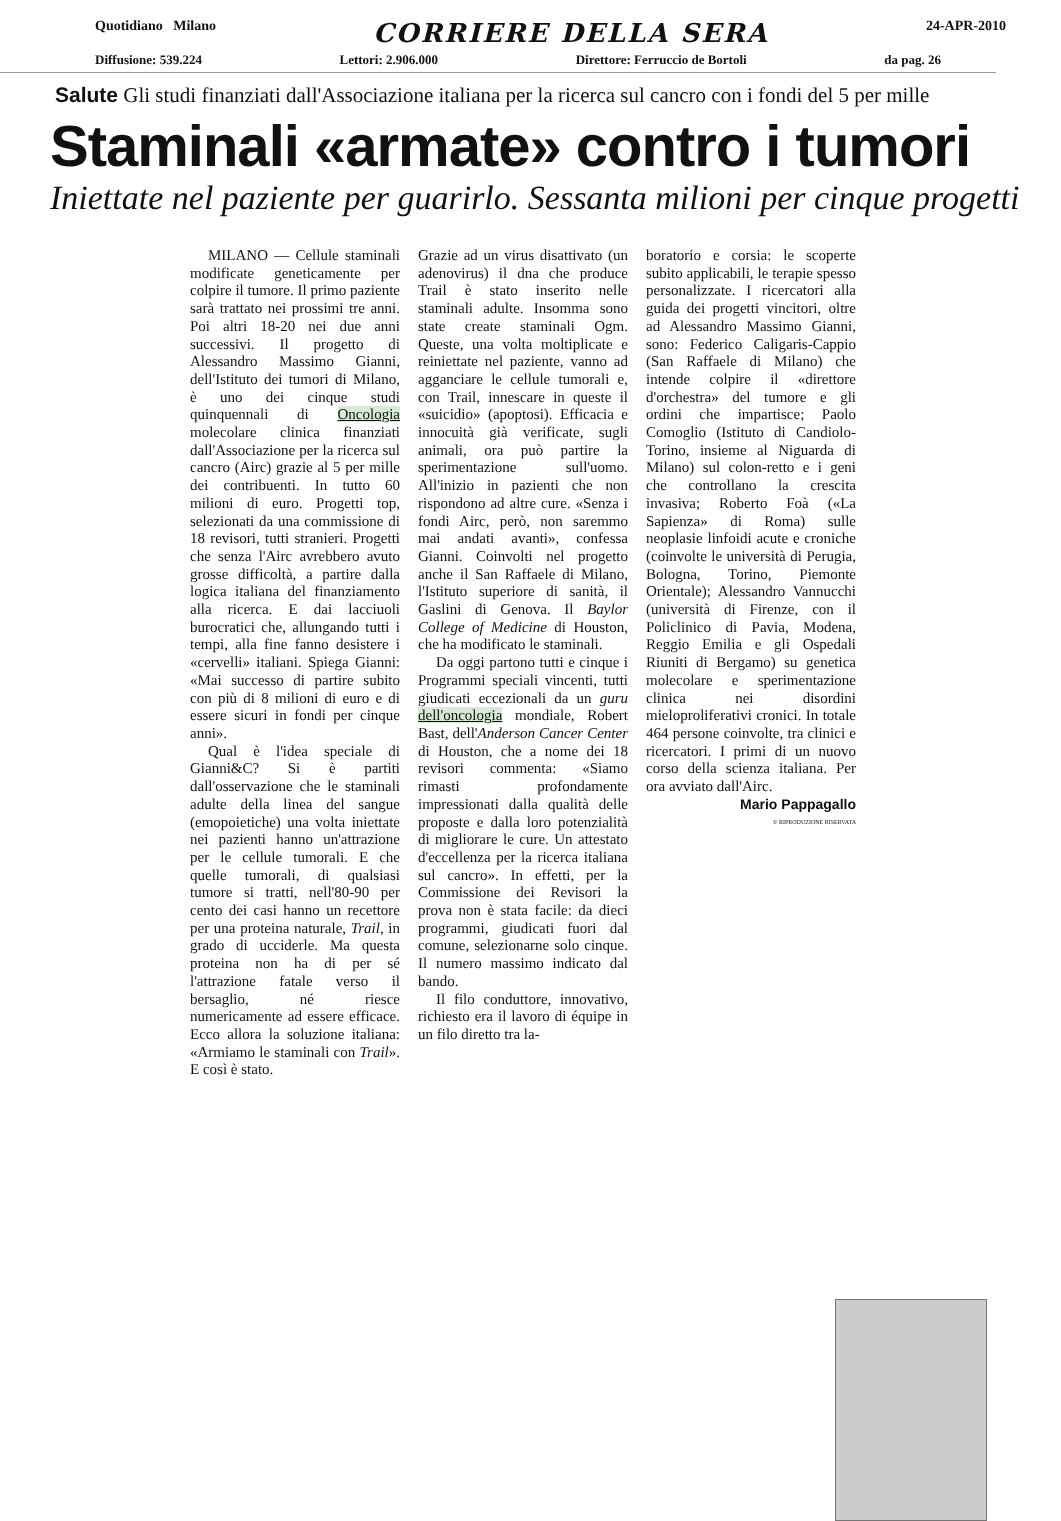Quotidiano Milano CORRIERE DELLA SERA 24-APR-2010
Diffusione: 539.224 Lettori: 2.906.000 Direttore: Ferruccio de Bortoli da pag. 26
Salute Gli studi finanziati dall'Associazione italiana per la ricerca sul cancro con i fondi del 5 per mille
Staminali «armate» contro i tumori
Iniettate nel paziente per guarirlo. Sessanta milioni per cinque progetti
MILANO — Cellule staminali modificate geneticamente per colpire il tumore. Il primo paziente sarà trattato nei prossimi tre anni. Poi altri 18-20 nei due anni successivi. Il progetto di Alessandro Massimo Gianni, dell'Istituto dei tumori di Milano, è uno dei cinque studi quinquennali di Oncologia molecolare clinica finanziati dall'Associazione per la ricerca sul cancro (Airc) grazie al 5 per mille dei contribuenti. In tutto 60 milioni di euro. Progetti top, selezionati da una commissione di 18 revisori, tutti stranieri. Progetti che senza l'Airc avrebbero avuto grosse difficoltà, a partire dalla logica italiana del finanziamento alla ricerca. E dai lacciuoli burocratici che, allungando tutti i tempi, alla fine fanno desistere i «cervelli» italiani. Spiega Gianni: «Mai successo di partire subito con più di 8 milioni di euro e di essere sicuri in fondi per cinque anni».
Qual è l'idea speciale di Gianni&C? Si è partiti dall'osservazione che le staminali adulte della linea del sangue (emopoietiche) una volta iniettate nei pazienti hanno un'attrazione per le cellule tumorali. E che quelle tumorali, di qualsiasi tumore si tratti, nell'80-90 per cento dei casi hanno un recettore per una proteina naturale, Trail, in grado di ucciderle. Ma questa proteina non ha di per sé l'attrazione fatale verso il bersaglio, né riesce numericamente ad essere efficace. Ecco allora la soluzione italiana: «Armiamo le staminali con Trail». E così è stato.
Grazie ad un virus disattivato (un adenovirus) il dna che produce Trail è stato inserito nelle staminali adulte. Insomma sono state create staminali Ogm. Queste, una volta moltiplicate e reiniettate nel paziente, vanno ad agganciare le cellule tumorali e, con Trail, innescare in queste il «suicidio» (apoptosi). Efficacia e innocuità già verificate, sugli animali, ora può partire la sperimentazione sull'uomo. All'inizio in pazienti che non rispondono ad altre cure. «Senza i fondi Airc, però, non saremmo mai andati avanti», confessa Gianni. Coinvolti nel progetto anche il San Raffaele di Milano, l'Istituto superiore di sanità, il Gaslini di Genova. Il Baylor College of Medicine di Houston, che ha modificato le staminali.
Da oggi partono tutti e cinque i Programmi speciali vincenti, tutti giudicati eccezionali da un guru dell'oncologia mondiale, Robert Bast, dell'Anderson Cancer Center di Houston, che a nome dei 18 revisori commenta: «Siamo rimasti profondamente impressionati dalla qualità delle proposte e dalla loro potenzialità di migliorare le cure. Un attestato d'eccellenza per la ricerca italiana sul cancro». In effetti, per la Commissione dei Revisori la prova non è stata facile: da dieci programmi, giudicati fuori dal comune, selezionarne solo cinque. Il numero massimo indicato dal bando.
Il filo conduttore, innovativo, richiesto era il lavoro di équipe in un filo diretto tra la-
boratorio e corsia: le scoperte subito applicabili, le terapie spesso personalizzate. I ricercatori alla guida dei progetti vincitori, oltre ad Alessandro Massimo Gianni, sono: Federico Caligaris-Cappio (San Raffaele di Milano) che intende colpire il «direttore d'orchestra» del tumore e gli ordini che impartisce; Paolo Comoglio (Istituto di Candiolo-Torino, insieme al Niguarda di Milano) sul colon-retto e i geni che controllano la crescita invasiva; Roberto Foà («La Sapienza» di Roma) sulle neoplasie linfoidi acute e croniche (coinvolte le università di Perugia, Bologna, Torino, Piemonte Orientale); Alessandro Vannucchi (università di Firenze, con il Policlinico di Pavia, Modena, Reggio Emilia e gli Ospedali Riuniti di Bergamo) su genetica molecolare e sperimentazione clinica nei disordini mieloproliferativi cronici. In totale 464 persone coinvolte, tra clinici e ricercatori. I primi di un nuovo corso della scienza italiana. Per ora avviato dall'Airc.
Mario Pappagallo
© RIPRODUZIONE RISERVATA